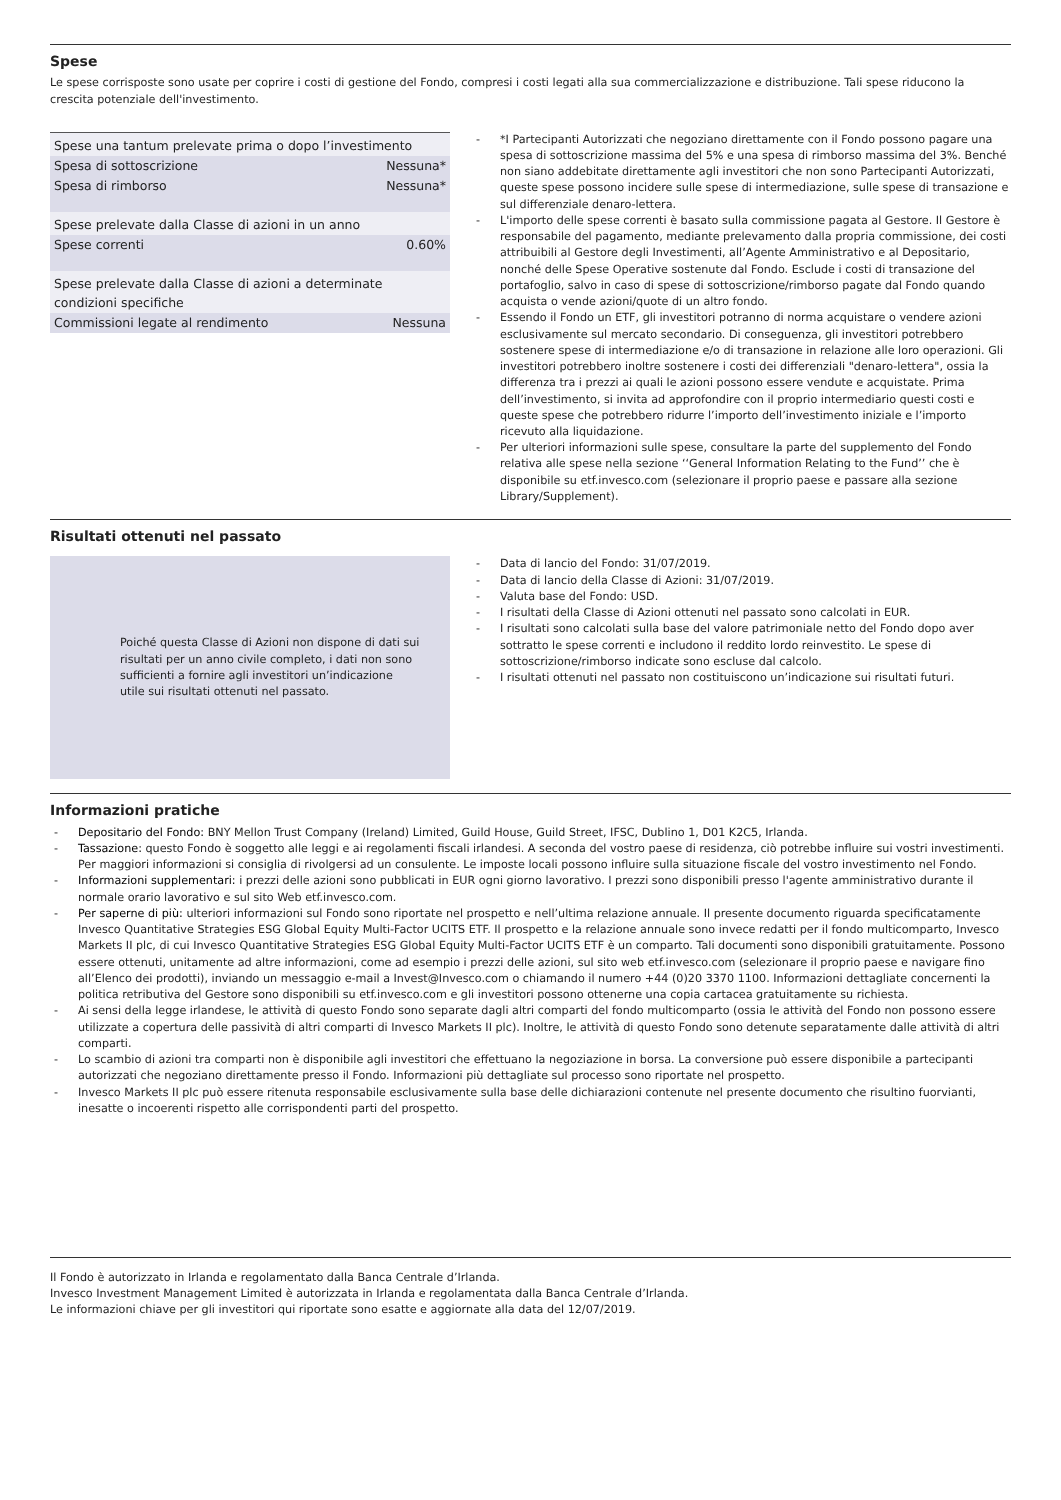Spese
Le spese corrisposte sono usate per coprire i costi di gestione del Fondo, compresi i costi legati alla sua commercializzazione e distribuzione. Tali spese riducono la crescita potenziale dell'investimento.
| Spese una tantum prelevate prima o dopo l’investimento | |
| Spesa di sottoscrizione | Nessuna* |
| Spesa di rimborso | Nessuna* |
| Spese prelevate dalla Classe di azioni in un anno | |
| Spese correnti | 0.60% |
| Spese prelevate dalla Classe di azioni a determinate condizioni specifiche | |
| Commissioni legate al rendimento | Nessuna |
- *I Partecipanti Autorizzati che negoziano direttamente con il Fondo possono pagare una spesa di sottoscrizione massima del 5% e una spesa di rimborso massima del 3%. Benché non siano addebitate direttamente agli investitori che non sono Partecipanti Autorizzati, queste spese possono incidere sulle spese di intermediazione, sulle spese di transazione e sul differenziale denaro-lettera.
- L'importo delle spese correnti è basato sulla commissione pagata al Gestore. Il Gestore è responsabile del pagamento, mediante prelevamento dalla propria commissione, dei costi attribuibili al Gestore degli Investimenti, all’Agente Amministrativo e al Depositario, nonché delle Spese Operative sostenute dal Fondo. Esclude i costi di transazione del portafoglio, salvo in caso di spese di sottoscrizione/rimborso pagate dal Fondo quando acquista o vende azioni/quote di un altro fondo.
- Essendo il Fondo un ETF, gli investitori potranno di norma acquistare o vendere azioni esclusivamente sul mercato secondario. Di conseguenza, gli investitori potrebbero sostenere spese di intermediazione e/o di transazione in relazione alle loro operazioni. Gli investitori potrebbero inoltre sostenere i costi dei differenziali "denaro-lettera", ossia la differenza tra i prezzi ai quali le azioni possono essere vendute e acquistate. Prima dell’investimento, si invita ad approfondire con il proprio intermediario questi costi e queste spese che potrebbero ridurre l’importo dell’investimento iniziale e l’importo ricevuto alla liquidazione.
- Per ulteriori informazioni sulle spese, consultare la parte del supplemento del Fondo relativa alle spese nella sezione ‘‘General Information Relating to the Fund’’ che è disponibile su etf.invesco.com (selezionare il proprio paese e passare alla sezione Library/Supplement).
Risultati ottenuti nel passato
Poiché questa Classe di Azioni non dispone di dati sui risultati per un anno civile completo, i dati non sono sufficienti a fornire agli investitori un’indicazione utile sui risultati ottenuti nel passato.
- Data di lancio del Fondo: 31/07/2019.
- Data di lancio della Classe di Azioni: 31/07/2019.
- Valuta base del Fondo: USD.
- I risultati della Classe di Azioni ottenuti nel passato sono calcolati in EUR.
- I risultati sono calcolati sulla base del valore patrimoniale netto del Fondo dopo aver sottratto le spese correnti e includono il reddito lordo reinvestito. Le spese di sottoscrizione/rimborso indicate sono escluse dal calcolo.
- I risultati ottenuti nel passato non costituiscono un’indicazione sui risultati futuri.
Informazioni pratiche
- Depositario del Fondo: BNY Mellon Trust Company (Ireland) Limited, Guild House, Guild Street, IFSC, Dublino 1, D01 K2C5, Irlanda.
- Tassazione: questo Fondo è soggetto alle leggi e ai regolamenti fiscali irlandesi. A seconda del vostro paese di residenza, ciò potrebbe influire sui vostri investimenti. Per maggiori informazioni si consiglia di rivolgersi ad un consulente. Le imposte locali possono influire sulla situazione fiscale del vostro investimento nel Fondo.
- Informazioni supplementari: i prezzi delle azioni sono pubblicati in EUR ogni giorno lavorativo. I prezzi sono disponibili presso l'agente amministrativo durante il normale orario lavorativo e sul sito Web etf.invesco.com.
- Per saperne di più: ulteriori informazioni sul Fondo sono riportate nel prospetto e nell’ultima relazione annuale. Il presente documento riguarda specificatamente Invesco Quantitative Strategies ESG Global Equity Multi-Factor UCITS ETF. Il prospetto e la relazione annuale sono invece redatti per il fondo multicomparto, Invesco Markets II plc, di cui Invesco Quantitative Strategies ESG Global Equity Multi-Factor UCITS ETF è un comparto. Tali documenti sono disponibili gratuitamente. Possono essere ottenuti, unitamente ad altre informazioni, come ad esempio i prezzi delle azioni, sul sito web etf.invesco.com (selezionare il proprio paese e navigare fino all’Elenco dei prodotti), inviando un messaggio e-mail a Invest@Invesco.com o chiamando il numero +44 (0)20 3370 1100. Informazioni dettagliate concernenti la politica retributiva del Gestore sono disponibili su etf.invesco.com e gli investitori possono ottenerne una copia cartacea gratuitamente su richiesta.
- Ai sensi della legge irlandese, le attività di questo Fondo sono separate dagli altri comparti del fondo multicomparto (ossia le attività del Fondo non possono essere utilizzate a copertura delle passività di altri comparti di Invesco Markets II plc). Inoltre, le attività di questo Fondo sono detenute separatamente dalle attività di altri comparti.
- Lo scambio di azioni tra comparti non è disponibile agli investitori che effettuano la negoziazione in borsa. La conversione può essere disponibile a partecipanti autorizzati che negoziano direttamente presso il Fondo. Informazioni più dettagliate sul processo sono riportate nel prospetto.
- Invesco Markets II plc può essere ritenuta responsabile esclusivamente sulla base delle dichiarazioni contenute nel presente documento che risultino fuorvianti, inesatte o incoerenti rispetto alle corrispondenti parti del prospetto.
Il Fondo è autorizzato in Irlanda e regolamentato dalla Banca Centrale d’Irlanda.
Invesco Investment Management Limited è autorizzata in Irlanda e regolamentata dalla Banca Centrale d’Irlanda.
Le informazioni chiave per gli investitori qui riportate sono esatte e aggiornate alla data del 12/07/2019.